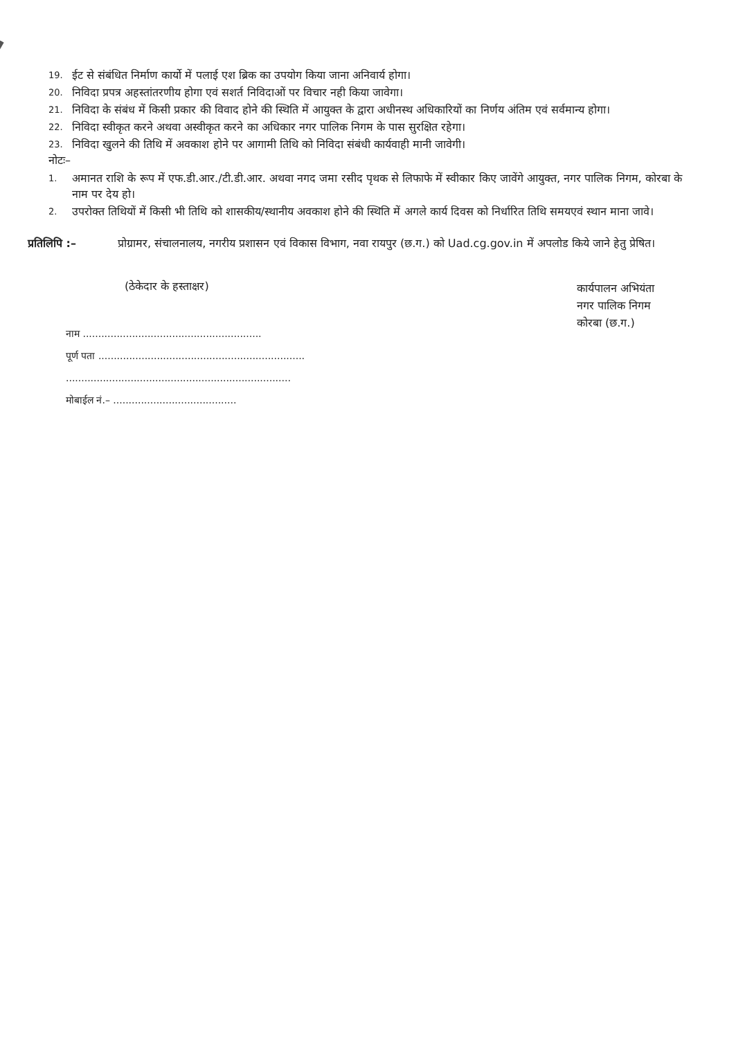19. ईट से संबंधित निर्माण कार्यो में पलाई एश ब्रिक का उपयोग किया जाना अनिवार्य होगा।
20. निविदा प्रपत्र अहस्तांतरणीय होगा एवं सशर्त निविदाओं पर विचार नही किया जावेगा।
21. निविदा के संबंध में किसी प्रकार की विवाद होने की स्थिति में आयुक्त के द्वारा अधीनस्थ अधिकारियों का निर्णय अंतिम एवं सर्वमान्य होगा।
22. निविदा स्वीकृत करने अथवा अस्वीकृत करने का अधिकार नगर पालिक निगम के पास सुरक्षित रहेगा।
23. निविदा खुलने की तिथि में अवकाश होने पर आगामी तिथि को निविदा संबंधी कार्यवाही मानी जावेगी।
नोटः–
1. अमानत राशि के रूप में एफ.डी.आर./टी.डी.आर. अथवा नगद जमा रसीद पृथक से लिफाफे में स्वीकार किए जावेंगे आयुक्त, नगर पालिक निगम, कोरबा के नाम पर देय हो।
2. उपरोक्त तिथियों में किसी भी तिथि को शासकीय/स्थानीय अवकाश होने की स्थिति में अगले कार्य दिवस को निर्धारित तिथि समयएवं स्थान माना जावे।
प्रतिलिपि :– प्रोग्रामर, संचालनालय, नगरीय प्रशासन एवं विकास विभाग, नवा रायपुर (छ.ग.) को Uad.cg.gov.in में अपलोड किये जाने हेतु प्रेषित।
(ठेकेदार के हस्ताक्षर)
नाम ..........................................................
पूर्ण पता ...................................................................
.........................................................................
मोबाईल नं.– ........................................
कार्यपालन अभियंता
नगर पालिक निगम
कोरबा (छ.ग.)